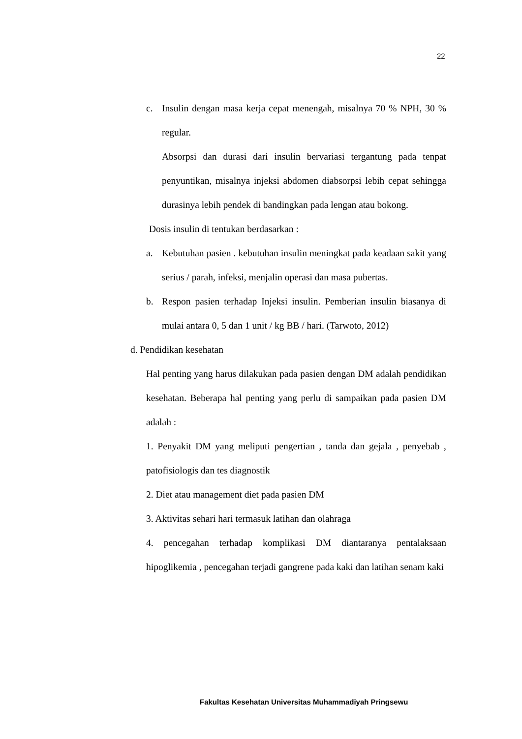22
c. Insulin dengan masa kerja cepat menengah, misalnya 70 % NPH, 30 % regular.
Absorpsi dan durasi dari insulin bervariasi tergantung pada tenpat penyuntikan, misalnya injeksi abdomen diabsorpsi lebih cepat sehingga durasinya lebih pendek di bandingkan pada lengan atau bokong.
Dosis insulin di tentukan berdasarkan :
a. Kebutuhan pasien . kebutuhan insulin meningkat pada keadaan sakit yang serius / parah, infeksi, menjalin operasi dan masa pubertas.
b. Respon pasien terhadap Injeksi insulin. Pemberian insulin biasanya di mulai antara 0, 5 dan 1 unit / kg BB / hari. (Tarwoto, 2012)
d. Pendidikan kesehatan
Hal penting yang harus dilakukan pada pasien dengan DM adalah pendidikan kesehatan. Beberapa hal penting yang perlu di sampaikan pada pasien DM adalah :
1. Penyakit DM yang meliputi pengertian , tanda dan gejala , penyebab , patofisiologis dan tes diagnostik
2. Diet atau management diet pada pasien DM
3. Aktivitas sehari hari termasuk latihan dan olahraga
4. pencegahan terhadap komplikasi DM diantaranya pentalaksaan hipoglikemia , pencegahan terjadi gangrene pada kaki dan latihan senam kaki
Fakultas Kesehatan Universitas Muhammadiyah Pringsewu